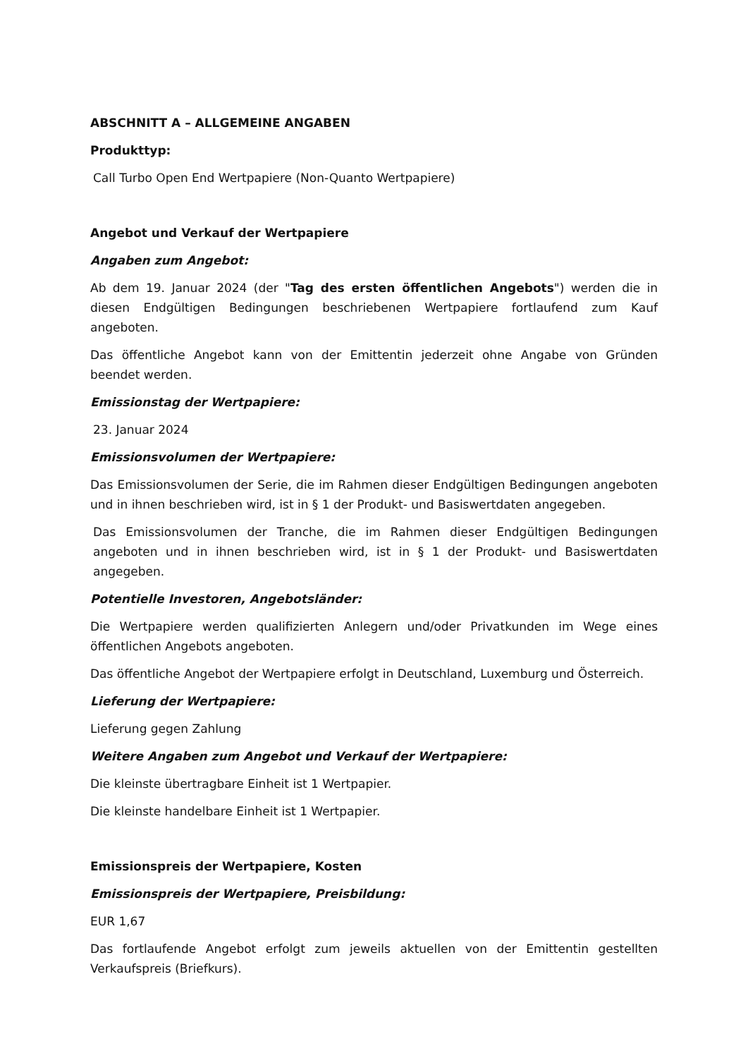ABSCHNITT A – ALLGEMEINE ANGABEN
Produkttyp:
Call Turbo Open End Wertpapiere (Non-Quanto Wertpapiere)
Angebot und Verkauf der Wertpapiere
Angaben zum Angebot:
Ab dem 19. Januar 2024 (der "Tag des ersten öffentlichen Angebots") werden die in diesen Endgültigen Bedingungen beschriebenen Wertpapiere fortlaufend zum Kauf angeboten.
Das öffentliche Angebot kann von der Emittentin jederzeit ohne Angabe von Gründen beendet werden.
Emissionstag der Wertpapiere:
23. Januar 2024
Emissionsvolumen der Wertpapiere:
Das Emissionsvolumen der Serie, die im Rahmen dieser Endgültigen Bedingungen angeboten und in ihnen beschrieben wird, ist in § 1 der Produkt- und Basiswertdaten angegeben.
Das Emissionsvolumen der Tranche, die im Rahmen dieser Endgültigen Bedingungen angeboten und in ihnen beschrieben wird, ist in § 1 der Produkt- und Basiswertdaten angegeben.
Potentielle Investoren, Angebotsländer:
Die Wertpapiere werden qualifizierten Anlegern und/oder Privatkunden im Wege eines öffentlichen Angebots angeboten.
Das öffentliche Angebot der Wertpapiere erfolgt in Deutschland, Luxemburg und Österreich.
Lieferung der Wertpapiere:
Lieferung gegen Zahlung
Weitere Angaben zum Angebot und Verkauf der Wertpapiere:
Die kleinste übertragbare Einheit ist 1 Wertpapier.
Die kleinste handelbare Einheit ist 1 Wertpapier.
Emissionspreis der Wertpapiere, Kosten
Emissionspreis der Wertpapiere, Preisbildung:
EUR 1,67
Das fortlaufende Angebot erfolgt zum jeweils aktuellen von der Emittentin gestellten Verkaufspreis (Briefkurs).